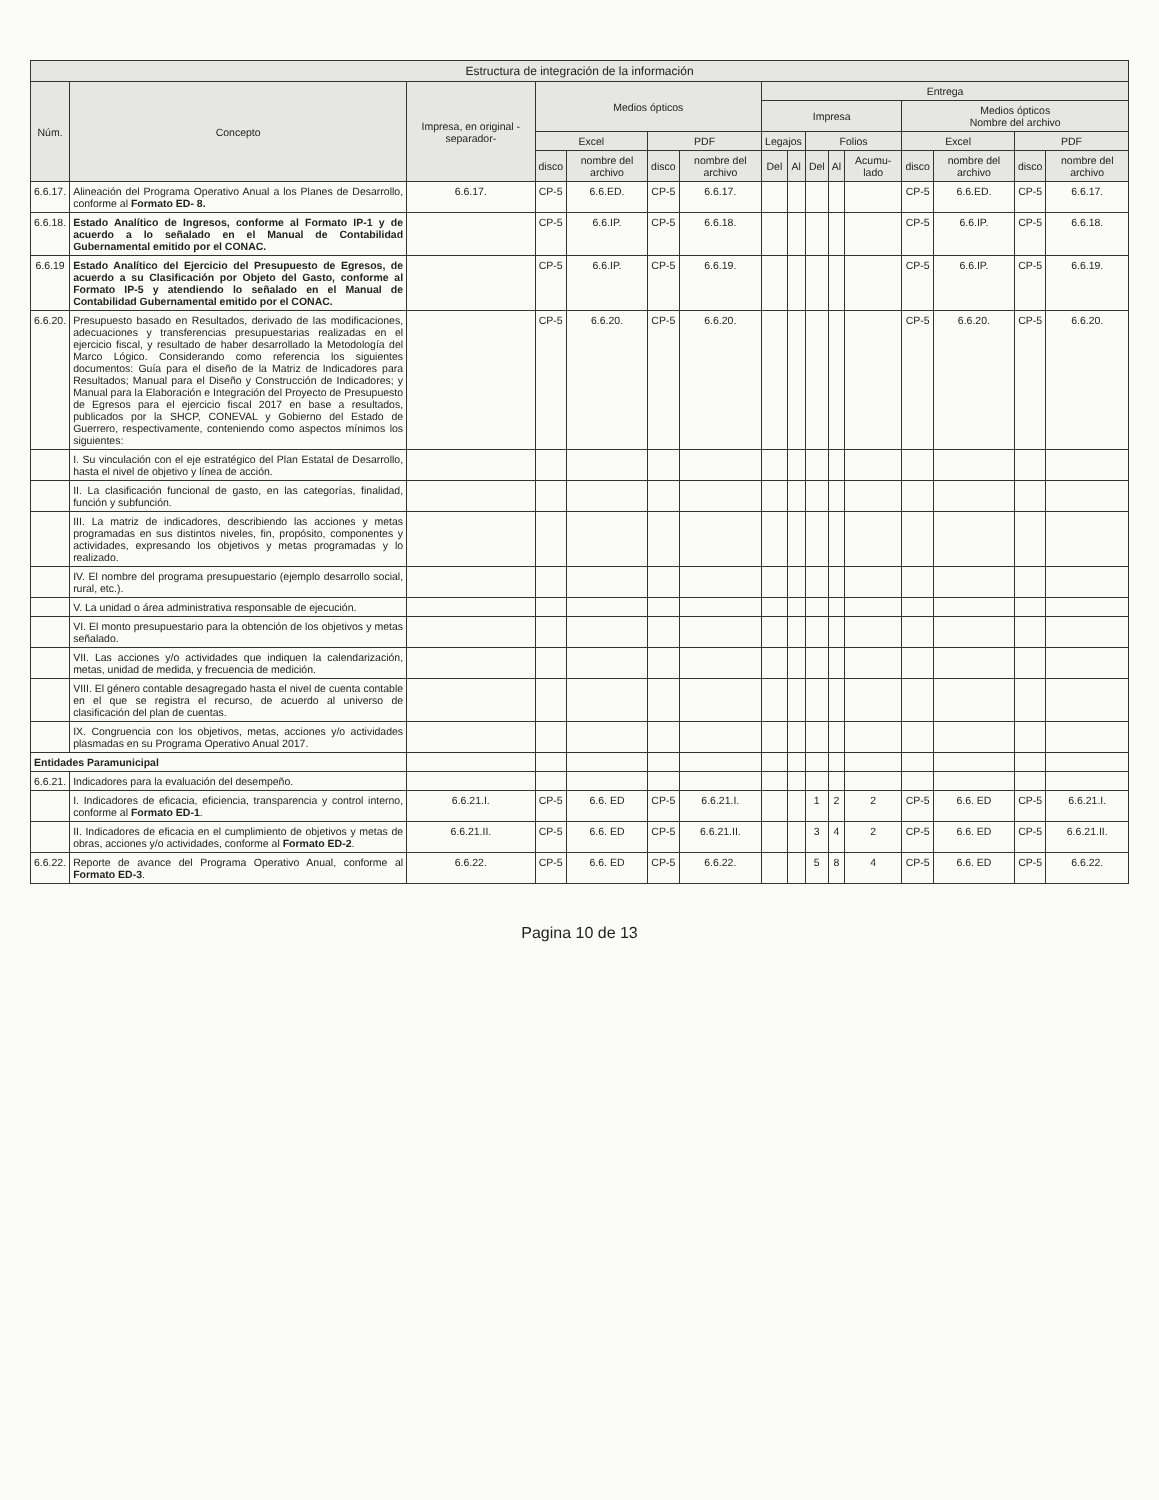| Estructura de integración de la información | | | | | | | | | | | | | | | |
| --- | --- | --- | --- | --- | --- | --- | --- | --- | --- | --- | --- | --- | --- | --- | --- |
| Núm. | Concepto | Impresa, en original -separador- | Medios ópticos | | | | Entrega | | | | | | | | |
| | | | | | | | Impresa | | | | | Medios ópticos Nombre del archivo | | | |
| | | | Excel | | PDF | | Legajos | | Folios | | | Excel | | PDF | |
| | | | disco | nombre del archivo | disco | nombre del archivo | Del | Al | Del | Al | Acumu-lado | disco | nombre del archivo | disco | nombre del archivo |
| 6.6.17. | Alineación del Programa Operativo Anual a los Planes de Desarrollo, conforme al Formato ED- 8. | 6.6.17. | CP-5 | 6.6.ED. | CP-5 | 6.6.17. | | | | | | CP-5 | 6.6.ED. | CP-5 | 6.6.17. |
| 6.6.18. | Estado Analítico de Ingresos, conforme al Formato IP-1 y de acuerdo a lo señalado en el Manual de Contabilidad Gubernamental emitido por el CONAC. | | CP-5 | 6.6.IP. | CP-5 | 6.6.18. | | | | | | CP-5 | 6.6.IP. | CP-5 | 6.6.18. |
| 6.6.19 | Estado Analítico del Ejercicio del Presupuesto de Egresos, de acuerdo a su Clasificación por Objeto del Gasto, conforme al Formato IP-5 y atendiendo lo señalado en el Manual de Contabilidad Gubernamental emitido por el CONAC. | | CP-5 | 6.6.IP. | CP-5 | 6.6.19. | | | | | | CP-5 | 6.6.IP. | CP-5 | 6.6.19. |
| 6.6.20. | Presupuesto basado en Resultados, derivado de las modificaciones, adecuaciones y transferencias presupuestarias realizadas en el ejercicio fiscal, y resultado de haber desarrollado la Metodología del Marco Lógico. Considerando como referencia los siguientes documentos: Guía para el diseño de la Matriz de Indicadores para Resultados; Manual para el Diseño y Construcción de Indicadores; y Manual para la Elaboración e Integración del Proyecto de Presupuesto de Egresos para el ejercicio fiscal 2017 en base a resultados, publicados por la SHCP, CONEVAL y Gobierno del Estado de Guerrero, respectivamente, conteniendo como aspectos mínimos los siguientes: | | CP-5 | 6.6.20. | CP-5 | 6.6.20. | | | | | | CP-5 | 6.6.20. | CP-5 | 6.6.20. |
| | I. Su vinculación con el eje estratégico del Plan Estatal de Desarrollo, hasta el nivel de objetivo y línea de acción. | | | | | | | | | | | | | | |
| | II. La clasificación funcional de gasto, en las categorías, finalidad, función y subfunción. | | | | | | | | | | | | | | |
| | III. La matriz de indicadores, describiendo las acciones y metas programadas en sus distintos niveles, fin, propósito, componentes y actividades, expresando los objetivos y metas programadas y lo realizado. | | | | | | | | | | | | | | |
| | IV. El nombre del programa presupuestario (ejemplo desarrollo social, rural, etc.). | | | | | | | | | | | | | | |
| | V. La unidad o área administrativa responsable de ejecución. | | | | | | | | | | | | | | |
| | VI. El monto presupuestario para la obtención de los objetivos y metas señalado. | | | | | | | | | | | | | | |
| | VII. Las acciones y/o actividades que indiquen la calendarización, metas, unidad de medida, y frecuencia de medición. | | | | | | | | | | | | | | |
| | VIII. El género contable desagregado hasta el nivel de cuenta contable en el que se registra el recurso, de acuerdo al universo de clasificación del plan de cuentas. | | | | | | | | | | | | | | |
| | IX. Congruencia con los objetivos, metas, acciones y/o actividades plasmadas en su Programa Operativo Anual 2017. | | | | | | | | | | | | | | |
| Entidades Paramunicipal | | | | | | | | | | | | | | | |
| 6.6.21. | Indicadores para la evaluación del desempeño. | | | | | | | | | | | | | | |
| | I. Indicadores de eficacia, eficiencia, transparencia y control interno, conforme al Formato ED-1 . | 6.6.21.I. | CP-5 | 6.6. ED | CP-5 | 6.6.21.I. | | | 1 | 2 | 2 | CP-5 | 6.6. ED | CP-5 | 6.6.21.I. |
| | II. Indicadores de eficacia en el cumplimiento de objetivos y metas de obras, acciones y/o actividades, conforme al Formato ED-2 . | 6.6.21.II. | CP-5 | 6.6. ED | CP-5 | 6.6.21.II. | | | 3 | 4 | 2 | CP-5 | 6.6. ED | CP-5 | 6.6.21.II. |
| 6.6.22. | Reporte de avance del Programa Operativo Anual, conforme al Formato ED-3 . | 6.6.22. | CP-5 | 6.6. ED | CP-5 | 6.6.22. | | | 5 | 8 | 4 | CP-5 | 6.6. ED | CP-5 | 6.6.22. |
Pagina 10 de 13